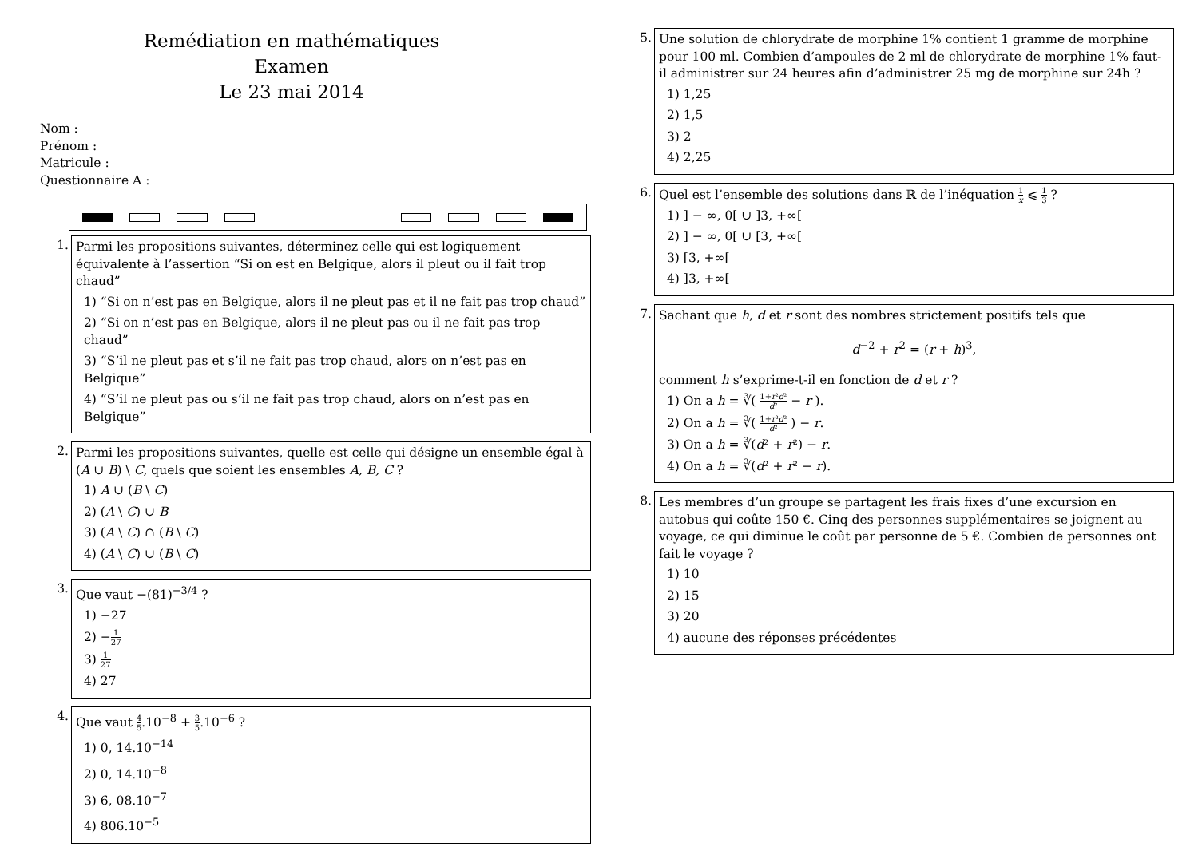Remédiation en mathématiques
Examen
Le 23 mai 2014
Nom :
Prénom :
Matricule :
Questionnaire A :
1.
Parmi les propositions suivantes, déterminez celle qui est logiquement équivalente à l’assertion “Si on est en Belgique, alors il pleut ou il fait trop chaud”
1) “Si on n’est pas en Belgique, alors il ne pleut pas et il ne fait pas trop chaud”
2) “Si on n’est pas en Belgique, alors il ne pleut pas ou il ne fait pas trop chaud”
3) “S’il ne pleut pas et s’il ne fait pas trop chaud, alors on n’est pas en Belgique”
4) “S’il ne pleut pas ou s’il ne fait pas trop chaud, alors on n’est pas en Belgique”
2.
Parmi les propositions suivantes, quelle est celle qui désigne un ensemble égal à (A ∪ B) \ C, quels que soient les ensembles A, B, C ?
1) A ∪ (B \ C)
2) (A \ C) ∪ B
3) (A \ C) ∩ (B \ C)
4) (A \ C) ∪ (B \ C)
3.
Que vaut −(81)<sup>−3/4</sup> ?
1) −27
2) −1 27
3) 1 27
4) 27
4.
Que vaut 4 5.10<sup>−8</sup> + 3 5.10<sup>−6</sup> ?
1) 0, 14.10<sup>−14</sup>
2) 0, 14.10<sup>−8</sup>
3) 6, 08.10<sup>−7</sup>
4) 806.10<sup>−5</sup>
5.
Une solution de chlorydrate de morphine 1% contient 1 gramme de morphine pour 100 ml. Combien d’ampoules de 2 ml de chlorydrate de morphine 1% faut-il administrer sur 24 heures afin d’administrer 25 mg de morphine sur 24h ?
1) 1,25
2) 1,5
3) 2
4) 2,25
6.
Quel est l’ensemble des solutions dans ℝ de l’inéquation 1 x ⩽ 1 3 ?
1) ] − ∞, 0[ ∪ ]3, +∞[
2) ] − ∞, 0[ ∪ [3, +∞[
3) [3, +∞[
4) ]3, +∞[
7.
Sachant que h, d et r sont des nombres strictement positifs tels que
d<sup>−2</sup> + r<sup>2</sup> = (r + h)<sup>3</sup>,
comment h s’exprime-t-il en fonction de d et r ?
1) On a h = ∛( 1+r²d² d² − r ).
2) On a h = ∛( 1+r²d² d² ) − r.
3) On a h = ∛(d² + r²) − r.
4) On a h = ∛(d² + r² − r).
8.
Les membres d’un groupe se partagent les frais fixes d’une excursion en autobus qui coûte 150 €. Cinq des personnes supplémentaires se joignent au voyage, ce qui diminue le coût par personne de 5 €. Combien de personnes ont fait le voyage ?
1) 10
2) 15
3) 20
4) aucune des réponses précédentes